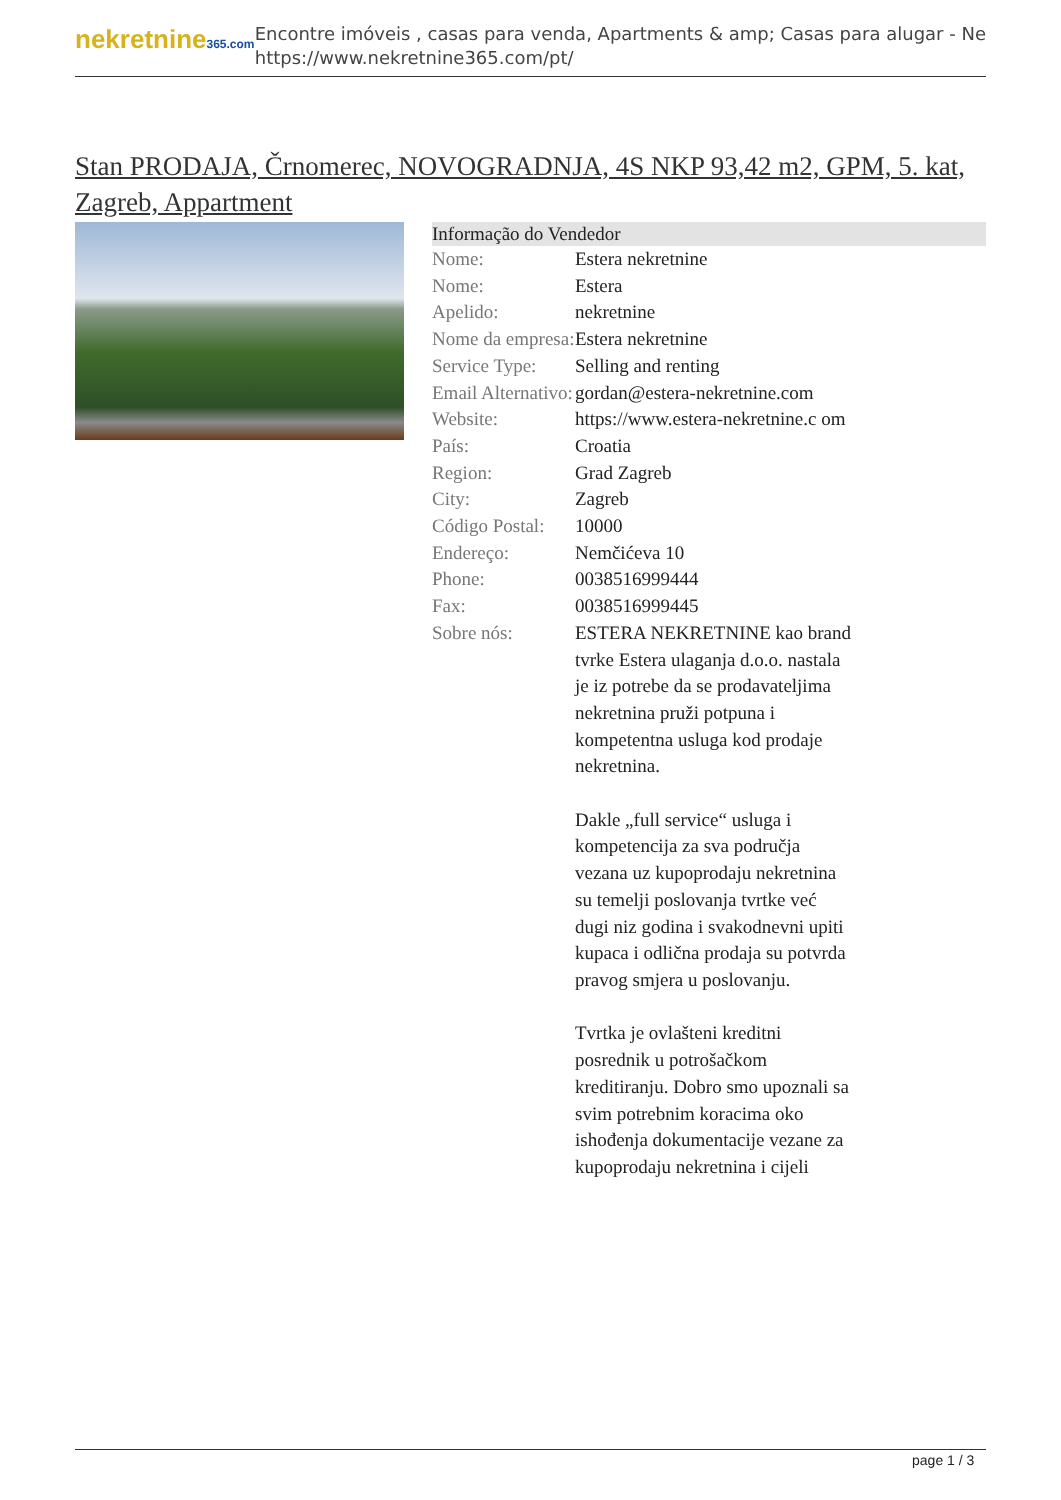nekretnine365.com
Encontre imóveis , casas para venda, Apartments & amp; Casas para alugar - Ne
https://www.nekretnine365.com/pt/
Stan PRODAJA, Črnomerec, NOVOGRADNJA, 4S NKP 93,42 m2, GPM, 5. kat, Zagreb, Appartment
Informação do Vendedor
| Nome: | Estera nekretnine |
| Nome: | Estera |
| Apelido: | nekretnine |
| Nome da empresa: | Estera nekretnine |
| Service Type: | Selling and renting |
| Email Alternativo: | gordan@estera-nekretnine.com |
| Website: | https://www.estera-nekretnine.c om |
| País: | Croatia |
| Region: | Grad Zagreb |
| City: | Zagreb |
| Código Postal: | 10000 |
| Endereço: | Nemčićeva 10 |
| Phone: | 0038516999444 |
| Fax: | 0038516999445 |
| Sobre nós: | ESTERA NEKRETNINE kao brand tvrke Estera ulaganja d.o.o. nastala je iz potrebe da se prodavateljima nekretnina pruži potpuna i kompetentna usluga kod prodaje nekretnina. Dakle „full service“ usluga i kompetencija za sva područja vezana uz kupoprodaju nekretnina su temelji poslovanja tvrtke već dugi niz godina i svakodnevni upiti kupaca i odlična prodaja su potvrda pravog smjera u poslovanju. Tvrtka je ovlašteni kreditni posrednik u potrošačkom kreditiranju. Dobro smo upoznali sa svim potrebnim koracima oko ishođenja dokumentacije vezane za kupoprodaju nekretnina i cijeli |
page 1 / 3